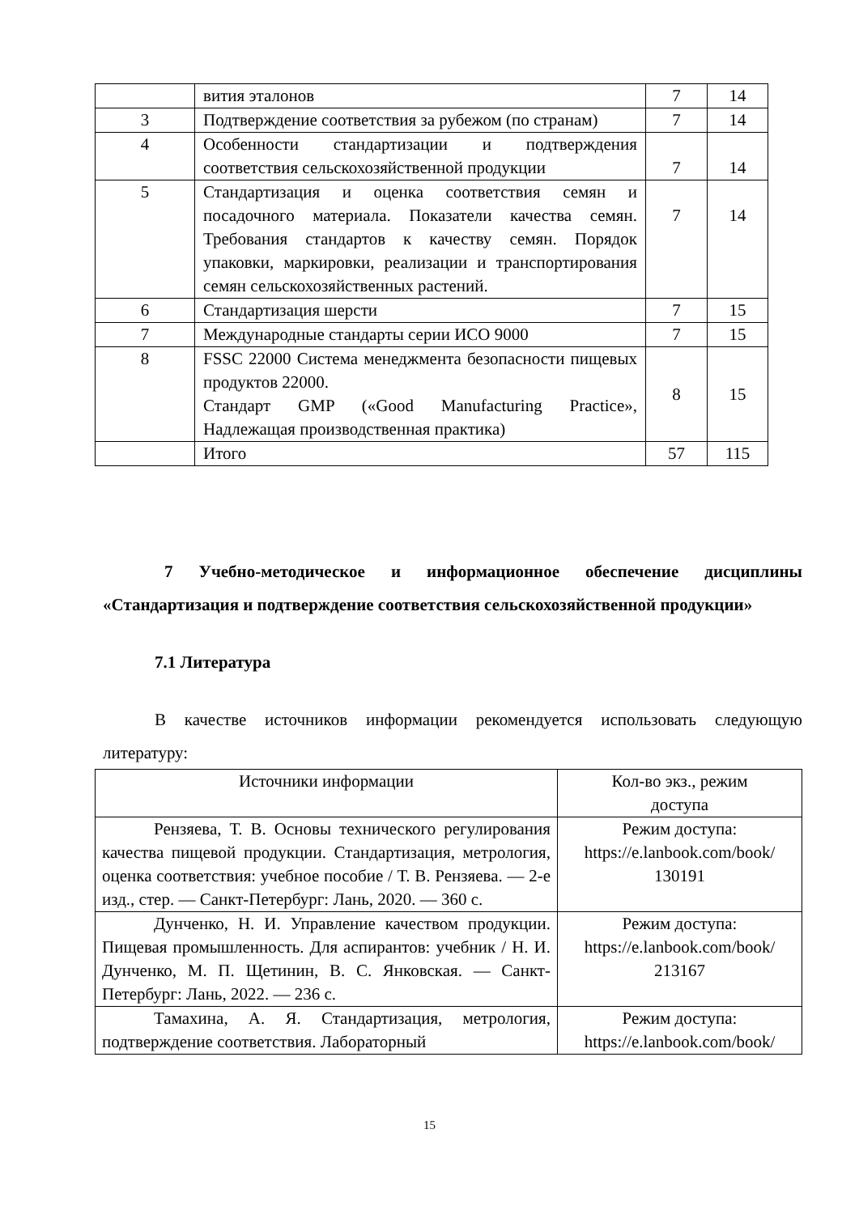| | вития эталонов | 7 | 14 |
| 3 | Подтверждение соответствия за рубежом (по странам) | 7 | 14 |
| 4 | Особенности стандартизации и подтверждения соответствия сельскохозяйственной продукции | 7 | 14 |
| 5 | Стандартизация и оценка соответствия семян и посадочного материала. Показатели качества семян. Требования стандартов к качеству семян. Порядок упаковки, маркировки, реализации и транспортирования семян сельскохозяйственных растений. | 7 | 14 |
| 6 | Стандартизация шерсти | 7 | 15 |
| 7 | Международные стандарты серии ИСО 9000 | 7 | 15 |
| 8 | FSSC 22000 Система менеджмента безопасности пищевых продуктов 22000. Стандарт GMP («Good Manufacturing Practice», Надлежащая производственная практика) | 8 | 15 |
| | Итого | 57 | 115 |
7 Учебно-методическое и информационное обеспечение дисципли­ны «Стандартизация и подтверждение соответствия сельскохозяйственной продукции»
7.1 Литература
В качестве источников информации рекомендуется использовать следующую литературу:
| Источники информации | Кол-во экз., режим доступа |
| --- | --- |
| Рензяева, Т. В. Основы технического регулирования качества пищевой продукции. Стандартизация, метрология, оценка соответствия: учебное пособие / Т. В. Рензяева. — 2-е изд., стер. — Санкт-Петербург: Лань, 2020. — 360 с. | Режим доступа: https://e.lanbook.com/book/ 130191 |
| Дунченко, Н. И. Управление качеством продукции. Пищевая промышленность. Для аспирантов: учебник / Н. И. Дунченко, М. П. Щетинин, В. С. Янковская. — Санкт-Петербург: Лань, 2022. — 236 с. | Режим доступа: https://e.lanbook.com/book/ 213167 |
| Тамахина, А. Я. Стандартизация, метрология, подтверждение соответствия. Лабораторный | Режим доступа: https://e.lanbook.com/book/ |
15